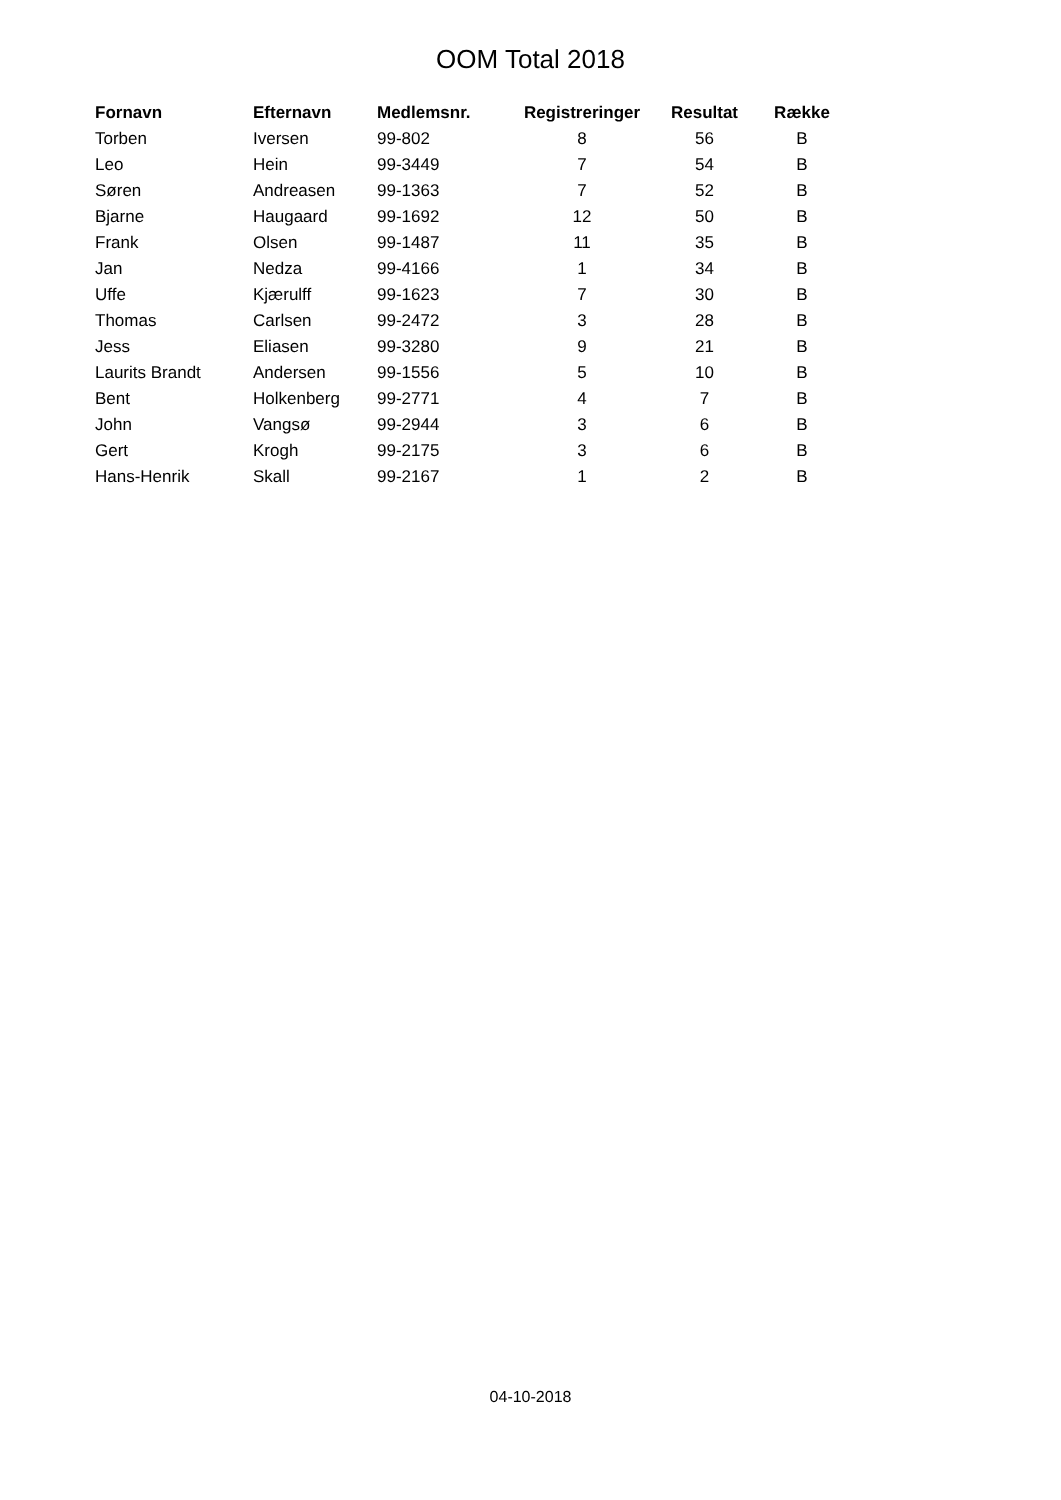OOM Total 2018
| Fornavn | Efternavn | Medlemsnr. | Registreringer | Resultat | Række |
| --- | --- | --- | --- | --- | --- |
| Torben | Iversen | 99-802 | 8 | 56 | B |
| Leo | Hein | 99-3449 | 7 | 54 | B |
| Søren | Andreasen | 99-1363 | 7 | 52 | B |
| Bjarne | Haugaard | 99-1692 | 12 | 50 | B |
| Frank | Olsen | 99-1487 | 11 | 35 | B |
| Jan | Nedza | 99-4166 | 1 | 34 | B |
| Uffe | Kjærulff | 99-1623 | 7 | 30 | B |
| Thomas | Carlsen | 99-2472 | 3 | 28 | B |
| Jess | Eliasen | 99-3280 | 9 | 21 | B |
| Laurits Brandt | Andersen | 99-1556 | 5 | 10 | B |
| Bent | Holkenberg | 99-2771 | 4 | 7 | B |
| John | Vangsø | 99-2944 | 3 | 6 | B |
| Gert | Krogh | 99-2175 | 3 | 6 | B |
| Hans-Henrik | Skall | 99-2167 | 1 | 2 | B |
04-10-2018